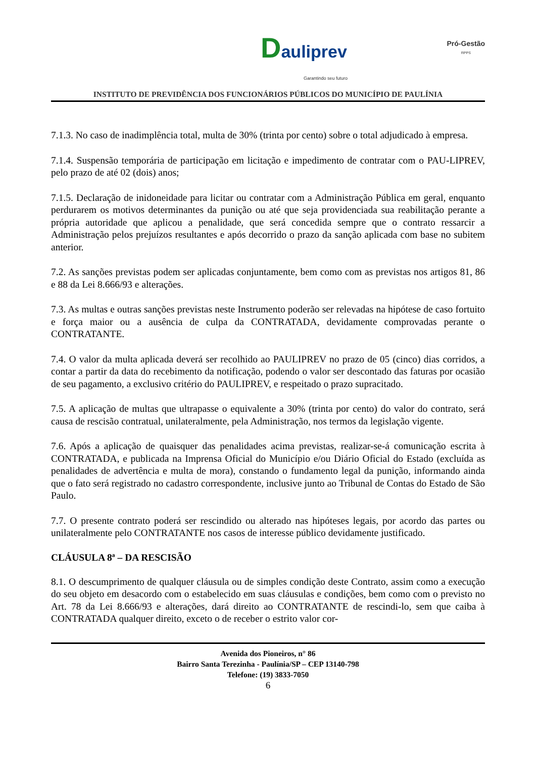Dauliprev
Garantindo seu futuro
Pró-Gestão
RPPS
INSTITUTO DE PREVIDÊNCIA DOS FUNCIONÁRIOS PÚBLICOS DO MUNICÍPIO DE PAULÍNIA
7.1.3. No caso de inadimplência total, multa de 30% (trinta por cento) sobre o total adjudicado à empresa.
7.1.4. Suspensão temporária de participação em licitação e impedimento de contratar com o PAU-LIPREV, pelo prazo de até 02 (dois) anos;
7.1.5. Declaração de inidoneidade para licitar ou contratar com a Administração Pública em geral, enquanto perdurarem os motivos determinantes da punição ou até que seja providenciada sua reabilitação perante a própria autoridade que aplicou a penalidade, que será concedida sempre que o contrato ressarcir a Administração pelos prejuízos resultantes e após decorrido o prazo da sanção aplicada com base no subitem anterior.
7.2. As sanções previstas podem ser aplicadas conjuntamente, bem como com as previstas nos artigos 81, 86 e 88 da Lei 8.666/93 e alterações.
7.3. As multas e outras sanções previstas neste Instrumento poderão ser relevadas na hipótese de caso fortuito e força maior ou a ausência de culpa da CONTRATADA, devidamente comprovadas perante o CONTRATANTE.
7.4. O valor da multa aplicada deverá ser recolhido ao PAULIPREV no prazo de 05 (cinco) dias corridos, a contar a partir da data do recebimento da notificação, podendo o valor ser descontado das faturas por ocasião de seu pagamento, a exclusivo critério do PAULIPREV, e respeitado o prazo supracitado.
7.5. A aplicação de multas que ultrapasse o equivalente a 30% (trinta por cento) do valor do contrato, será causa de rescisão contratual, unilateralmente, pela Administração, nos termos da legislação vigente.
7.6. Após a aplicação de quaisquer das penalidades acima previstas, realizar-se-á comunicação escrita à CONTRATADA, e publicada na Imprensa Oficial do Município e/ou Diário Oficial do Estado (excluída as penalidades de advertência e multa de mora), constando o fundamento legal da punição, informando ainda que o fato será registrado no cadastro correspondente, inclusive junto ao Tribunal de Contas do Estado de São Paulo.
7.7. O presente contrato poderá ser rescindido ou alterado nas hipóteses legais, por acordo das partes ou unilateralmente pelo CONTRATANTE nos casos de interesse público devidamente justificado.
CLÁUSULA 8ª – DA RESCISÃO
8.1. O descumprimento de qualquer cláusula ou de simples condição deste Contrato, assim como a execução do seu objeto em desacordo com o estabelecido em suas cláusulas e condições, bem como com o previsto no Art. 78 da Lei 8.666/93 e alterações, dará direito ao CONTRATANTE de rescindi-lo, sem que caiba à CONTRATADA qualquer direito, exceto o de receber o estrito valor cor-
Avenida dos Pioneiros, n° 86
Bairro Santa Terezinha - Paulínia/SP – CEP 13140-798
Telefone: (19) 3833-7050
6